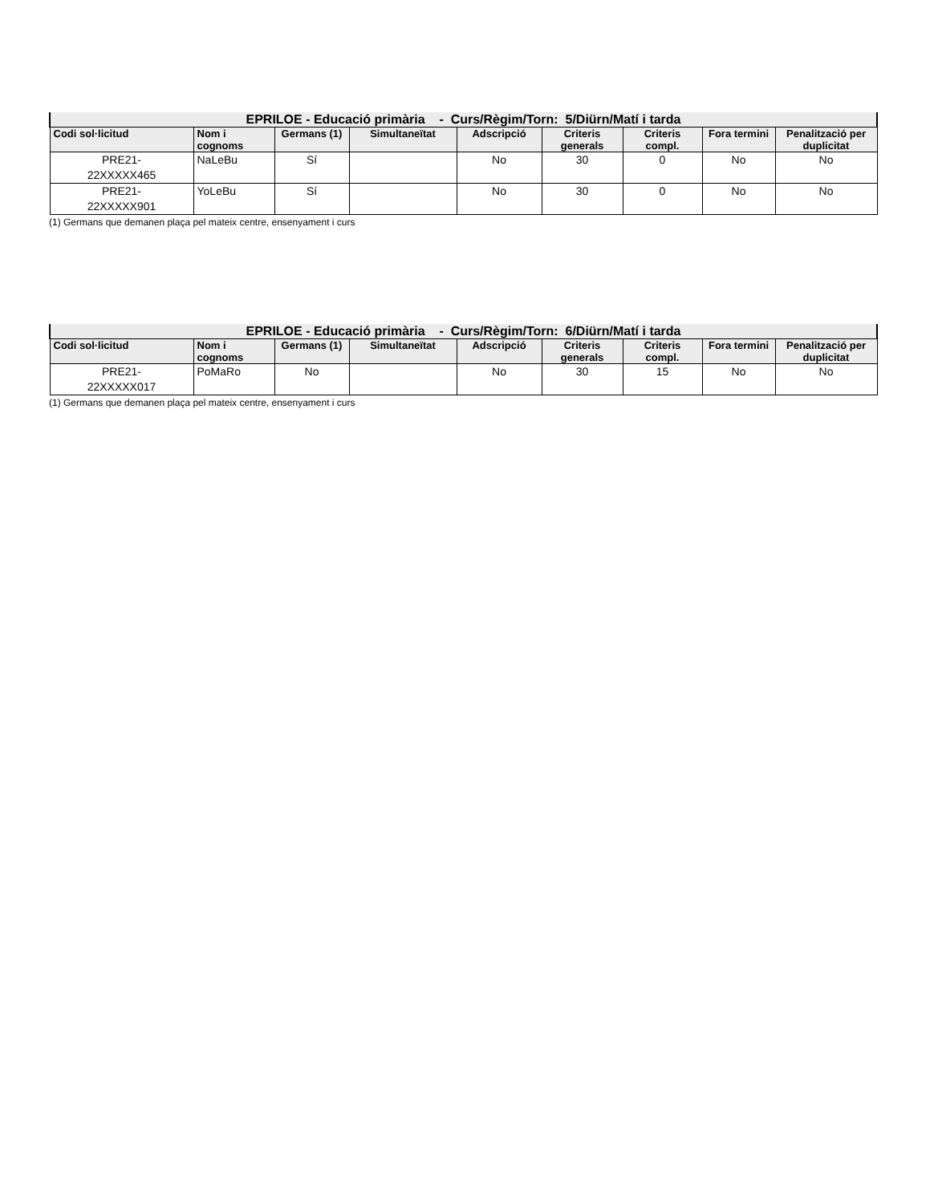| EPRILOE - Educació primària - Curs/Règim/Torn: 5/Diürn/Matí i tarda | | | | | | | | |
| --- | --- | --- | --- | --- | --- | --- | --- | --- |
| Codi sol·licitud | Nom i cognoms | Germans (1) | Simultaneïtat | Adscripció | Criteris generals | Criteris compl. | Fora termini | Penalització per duplicitat |
| PRE21- 22XXXXX465 | NaLeBu | Sí | | No | 30 | 0 | No | No |
| PRE21- 22XXXXX901 | YoLeBu | Sí | | No | 30 | 0 | No | No |
(1) Germans que demanen plaça pel mateix centre, ensenyament i curs
| EPRILOE - Educació primària - Curs/Règim/Torn: 6/Diürn/Matí i tarda | | | | | | | | |
| --- | --- | --- | --- | --- | --- | --- | --- | --- |
| Codi sol·licitud | Nom i cognoms | Germans (1) | Simultaneïtat | Adscripció | Criteris generals | Criteris compl. | Fora termini | Penalització per duplicitat |
| PRE21- 22XXXXX017 | PoMaRo | No | | No | 30 | 15 | No | No |
(1) Germans que demanen plaça pel mateix centre, ensenyament i curs